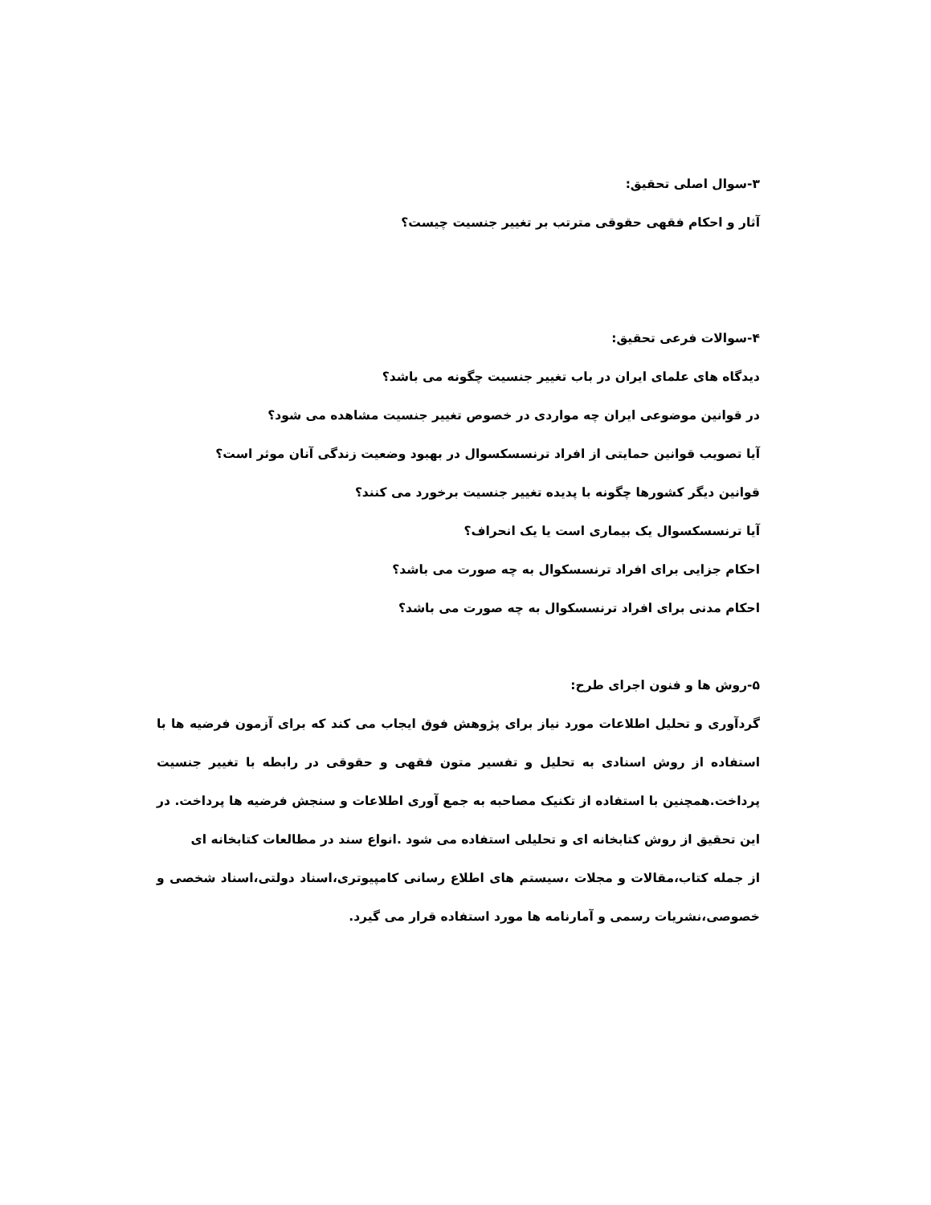۳-سوال اصلی تحقیق:
آثار و احکام فقهی حقوقی مترتب بر تغییر جنسیت چیست؟
۴-سوالات فرعی تحقیق:
دیدگاه های علمای ایران در باب تغییر جنسیت چگونه می باشد؟
در قوانین موضوعی ایران چه مواردی در خصوص تغییر جنسیت مشاهده می شود؟
آیا تصویب قوانین حمایتی از افراد ترنسسکسوال در بهبود وضعیت زندگی آنان موثر است؟
قوانین دیگر کشورها چگونه با پدیده تغییر جنسیت برخورد می کنند؟
آیا ترنسسکسوال یک بیماری است یا یک انحراف؟
احکام جزایی برای افراد ترنسسکوال به چه صورت می باشد؟
احکام مدنی برای افراد ترنسسکوال به چه صورت می باشد؟
۵-روش ها و فنون اجرای طرح:
گردآوری و تحلیل اطلاعات مورد نیاز برای پژوهش فوق ایجاب می کند که برای آزمون فرضیه ها با استفاده از روش اسنادی به تحلیل و تفسیر متون فقهی و حقوقی در رابطه با تغییر جنسیت پرداخت.همچنین با استفاده از تکنیک مصاحبه به جمع آوری اطلاعات و سنجش فرضیه ها پرداخت. در این تحقیق از روش کتابخانه ای و تحلیلی استفاده می شود .انواع سند در مطالعات کتابخانه ای
از جمله کتاب،مقالات و مجلات ،سیستم های اطلاع رسانی کامپیوتری،اسناد دولتی،اسناد شخصی و خصوصی،نشریات رسمی و آمارنامه ها مورد استفاده قرار می گیرد.